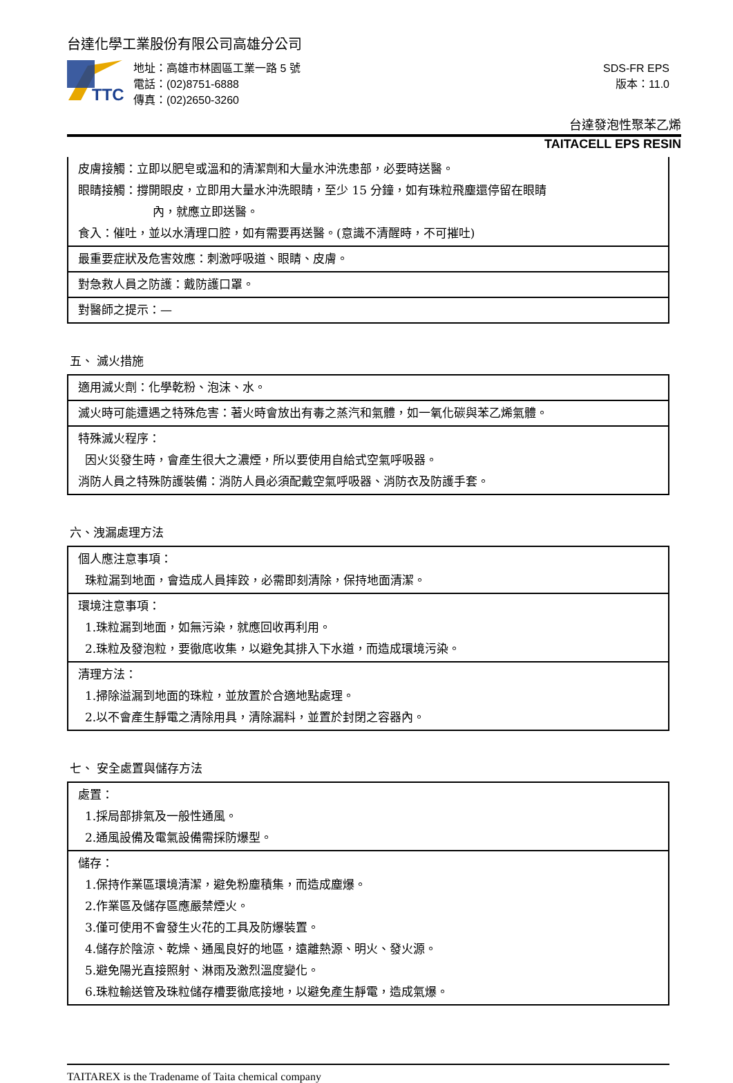台達化學工業股份有限公司高雄分公司
TTC
地址：高雄市林園區工業一路 5 號
電話：(02)8751-6888
傳真：(02)2650-3260
SDS-FR EPS
版本：11.0
台達發泡性聚苯乙烯
TAITACELL EPS RESIN
| 皮膚接觸：立即以肥皂或溫和的清潔劑和大量水沖洗患部，必要時送醫。 眼睛接觸：撐開眼皮，立即用大量水沖洗眼睛，至少 15 分鐘，如有珠粒飛塵還停留在眼睛 內，就應立即送醫。 食入：催吐，並以水清理口腔，如有需要再送醫。(意識不清醒時，不可摧吐) |
| 最重要症狀及危害效應：刺激呼吸道、眼睛、皮膚。 |
| 對急救人員之防護：戴防護口罩。 |
| 對醫師之提示：— |
五、 滅火措施
| 適用滅火劑：化學乾粉、泡沫、水。 |
| 滅火時可能遭遇之特殊危害：著火時會放出有毒之蒸汽和氣體，如一氧化碳與苯乙烯氣體。 |
| 特殊滅火程序： 因火災發生時，會產生很大之濃煙，所以要使用自給式空氣呼吸器。 消防人員之特殊防護裝備：消防人員必須配戴空氣呼吸器、消防衣及防護手套。 |
六、洩漏處理方法
| 個人應注意事項： 珠粒漏到地面，會造成人員摔跤，必需即刻清除，保持地面清潔。 |
| 環境注意事項： 1.珠粒漏到地面，如無污染，就應回收再利用。 2.珠粒及發泡粒，要徹底收集，以避免其排入下水道，而造成環境污染。 |
| 清理方法： 1.掃除溢漏到地面的珠粒，並放置於合適地點處理。 2.以不會產生靜電之清除用具，清除漏料，並置於封閉之容器內。 |
七、 安全處置與儲存方法
| 處置： 1.採局部排氣及一般性通風。 2.通風設備及電氣設備需採防爆型。 |
| 儲存： 1.保持作業區環境清潔，避免粉塵積集，而造成塵爆。 2.作業區及儲存區應嚴禁煙火。 3.僅可使用不會發生火花的工具及防爆裝置。 4.儲存於陰涼、乾燥、通風良好的地區，遠離熱源、明火、發火源。 5.避免陽光直接照射、淋雨及激烈溫度變化。 6.珠粒輸送管及珠粒儲存槽要徹底接地，以避免產生靜電，造成氣爆。 |
TAITAREX is the Tradename of Taita chemical company